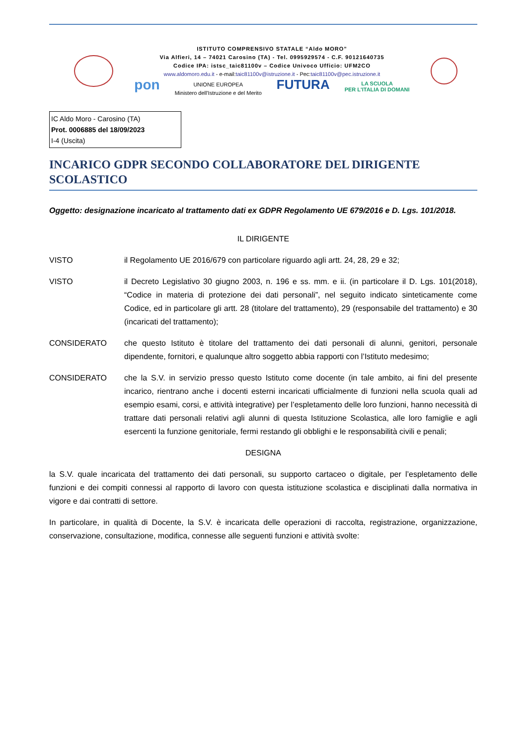ISTITUTO COMPRENSIVO STATALE “Aldo MORO”
Via Alfieri, 14 – 74021 Carosino (TA) - Tel. 0995929574 - C.F. 90121640735
Codice IPA: istsc_taic81100v – Codice Univoco Ufficio: UFM2CO
www.aldomoro.edu.it - e-mail:taic81100v@istruzione.it - Pec:taic81100v@pec.istruzione.it
pon UNIONE EUROPEA
Ministero dell'Istruzione e del Merito FUTURA LA SCUOLA
PER L'ITALIA DI DOMANI
IC Aldo Moro - Carosino (TA)
Prot. 0006885 del 18/09/2023
I-4 (Uscita)
INCARICO GDPR SECONDO COLLABORATORE DEL DIRIGENTE SCOLASTICO
Oggetto: designazione incaricato al trattamento dati ex GDPR Regolamento UE 679/2016 e D. Lgs. 101/2018.
IL DIRIGENTE
VISTO il Regolamento UE 2016/679 con particolare riguardo agli artt. 24, 28, 29 e 32;
VISTO il Decreto Legislativo 30 giugno 2003, n. 196 e ss. mm. e ii. (in particolare il D. Lgs. 101(2018), “Codice in materia di protezione dei dati personali”, nel seguito indicato sinteticamente come Codice, ed in particolare gli artt. 28 (titolare del trattamento), 29 (responsabile del trattamento) e 30 (incaricati del trattamento);
CONSIDERATO che questo Istituto è titolare del trattamento dei dati personali di alunni, genitori, personale dipendente, fornitori, e qualunque altro soggetto abbia rapporti con l’Istituto medesimo;
CONSIDERATO che la S.V. in servizio presso questo Istituto come docente (in tale ambito, ai fini del presente incarico, rientrano anche i docenti esterni incaricati ufficialmente di funzioni nella scuola quali ad esempio esami, corsi, e attività integrative) per l’espletamento delle loro funzioni, hanno necessità di trattare dati personali relativi agli alunni di questa Istituzione Scolastica, alle loro famiglie e agli esercenti la funzione genitoriale, fermi restando gli obblighi e le responsabilità civili e penali;
DESIGNA
la S.V. quale incaricata del trattamento dei dati personali, su supporto cartaceo o digitale, per l’espletamento delle funzioni e dei compiti connessi al rapporto di lavoro con questa istituzione scolastica e disciplinati dalla normativa in vigore e dai contratti di settore.
In particolare, in qualità di Docente, la S.V. è incaricata delle operazioni di raccolta, registrazione, organizzazione, conservazione, consultazione, modifica, connesse alle seguenti funzioni e attività svolte: